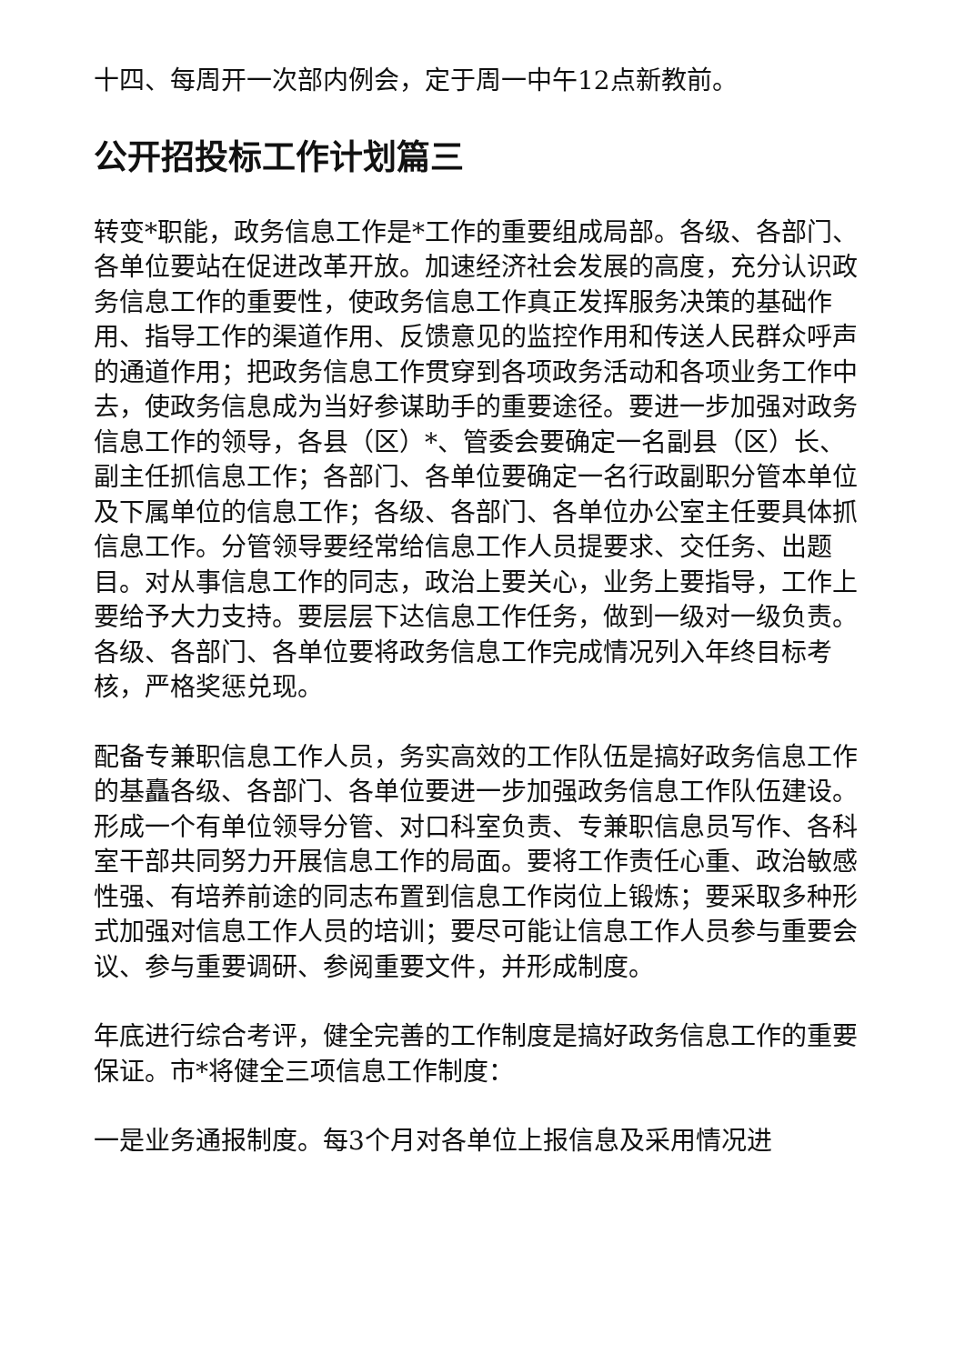十四、每周开一次部内例会，定于周一中午12点新教前。
公开招投标工作计划篇三
转变*职能，政务信息工作是*工作的重要组成局部。各级、各部门、各单位要站在促进改革开放。加速经济社会发展的高度，充分认识政务信息工作的重要性，使政务信息工作真正发挥服务决策的基础作用、指导工作的渠道作用、反馈意见的监控作用和传送人民群众呼声的通道作用；把政务信息工作贯穿到各项政务活动和各项业务工作中去，使政务信息成为当好参谋助手的重要途径。要进一步加强对政务信息工作的领导，各县（区）*、管委会要确定一名副县（区）长、副主任抓信息工作；各部门、各单位要确定一名行政副职分管本单位及下属单位的信息工作；各级、各部门、各单位办公室主任要具体抓信息工作。分管领导要经常给信息工作人员提要求、交任务、出题目。对从事信息工作的同志，政治上要关心，业务上要指导，工作上要给予大力支持。要层层下达信息工作任务，做到一级对一级负责。各级、各部门、各单位要将政务信息工作完成情况列入年终目标考核，严格奖惩兑现。
配备专兼职信息工作人员，务实高效的工作队伍是搞好政务信息工作的基矗各级、各部门、各单位要进一步加强政务信息工作队伍建设。形成一个有单位领导分管、对口科室负责、专兼职信息员写作、各科室干部共同努力开展信息工作的局面。要将工作责任心重、政治敏感性强、有培养前途的同志布置到信息工作岗位上锻炼；要采取多种形式加强对信息工作人员的培训；要尽可能让信息工作人员参与重要会议、参与重要调研、参阅重要文件，并形成制度。
年底进行综合考评，健全完善的工作制度是搞好政务信息工作的重要保证。市*将健全三项信息工作制度：
一是业务通报制度。每3个月对各单位上报信息及采用情况进